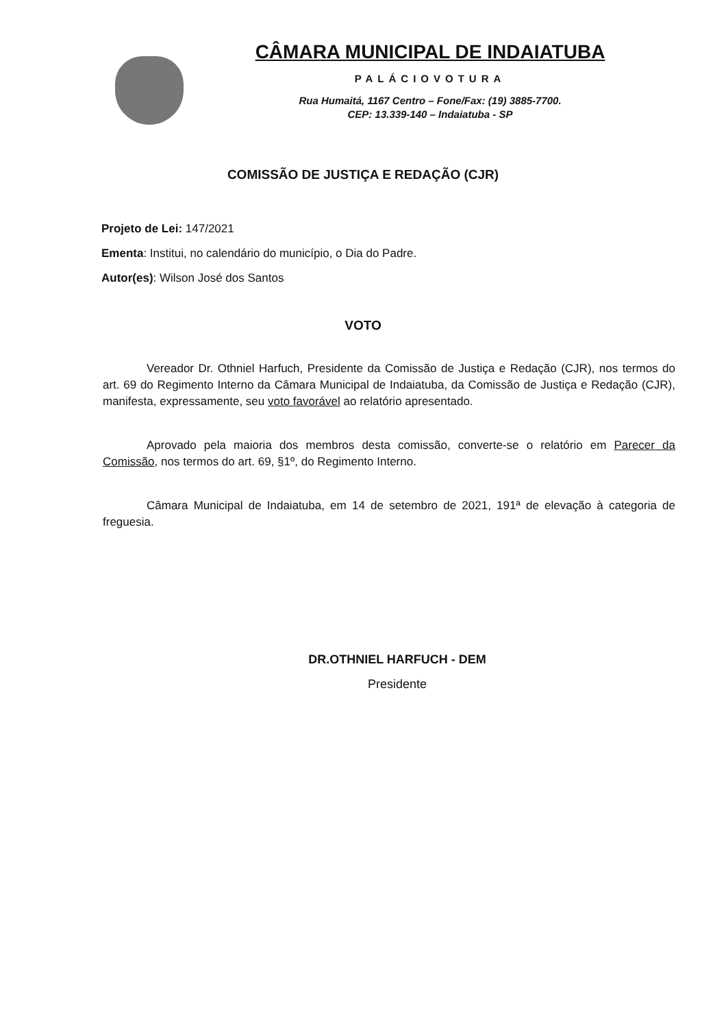CÂMARA MUNICIPAL DE INDAIATUBA
PALÁCIOVOTURA
Rua Humaitá, 1167 Centro – Fone/Fax: (19) 3885-7700.
CEP: 13.339-140 – Indaiatuba - SP
COMISSÃO DE JUSTIÇA E REDAÇÃO (CJR)
Projeto de Lei: 147/2021
Ementa: Institui, no calendário do município, o Dia do Padre.
Autor(es): Wilson José dos Santos
VOTO
Vereador Dr. Othniel Harfuch, Presidente da Comissão de Justiça e Redação (CJR), nos termos do art. 69 do Regimento Interno da Câmara Municipal de Indaiatuba, da Comissão de Justiça e Redação (CJR), manifesta, expressamente, seu voto favorável ao relatório apresentado.
Aprovado pela maioria dos membros desta comissão, converte-se o relatório em Parecer da Comissão, nos termos do art. 69, §1º, do Regimento Interno.
Câmara Municipal de Indaiatuba, em 14 de setembro de 2021, 191ª de elevação à categoria de freguesia.
DR.OTHNIEL HARFUCH - DEM
Presidente